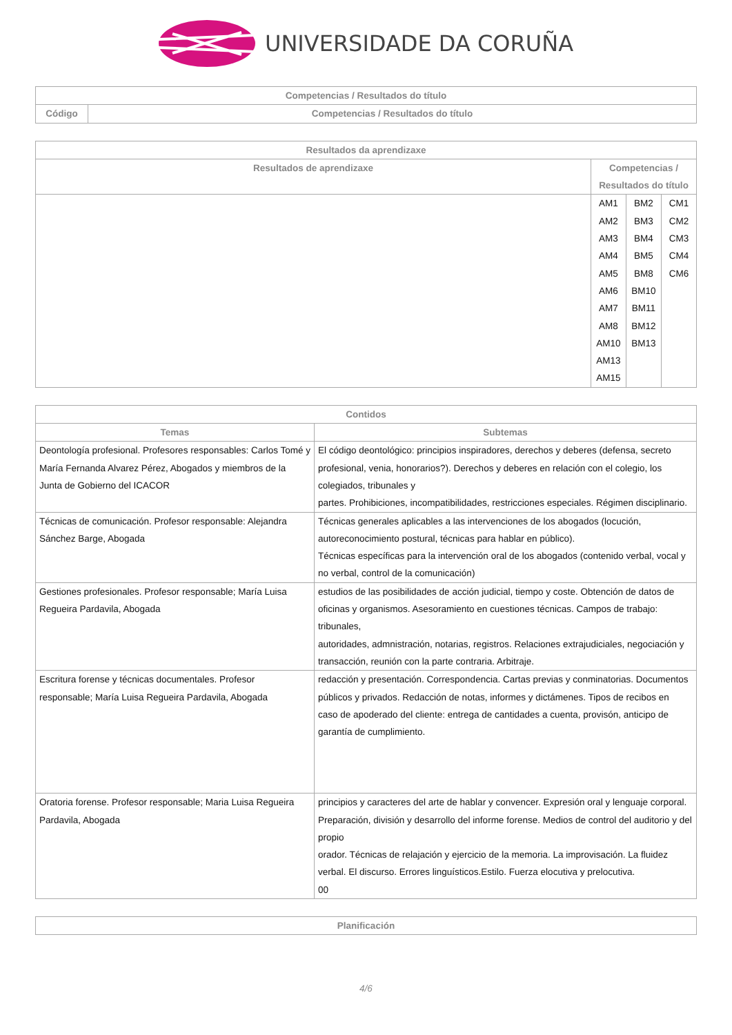UNIVERSIDADE DA CORUÑA
| Competencias / Resultados do título | |
| --- | --- |
| Código | Competencias / Resultados do título |
| Resultados da aprendizaxe | | | |
| --- | --- | --- | --- |
| Resultados de aprendizaxe | Competencias / Resultados do título | | |
| | AM1 AM2 AM3 AM4 AM5 AM6 AM7 AM8 AM10 AM13 AM15 | BM2 BM3 BM4 BM5 BM8 BM10 BM11 BM12 BM13 | CM1 CM2 CM3 CM4 CM6 |
| Contidos | |
| --- | --- |
| Temas | Subtemas |
| Deontología profesional. Profesores responsables: Carlos Tomé y María Fernanda Alvarez Pérez, Abogados y miembros de la Junta de Gobierno del ICACOR | El código deontológico: principios inspiradores, derechos y deberes (defensa, secreto profesional, venia, honorarios?). Derechos y deberes en relación con el colegio, los colegiados, tribunales y partes. Prohibiciones, incompatibilidades, restricciones especiales. Régimen disciplinario. |
| Técnicas de comunicación. Profesor responsable: Alejandra Sánchez Barge, Abogada | Técnicas generales aplicables a las intervenciones de los abogados (locución, autoreconocimiento postural, técnicas para hablar en público). Técnicas específicas para la intervención oral de los abogados (contenido verbal, vocal y no verbal, control de la comunicación) |
| Gestiones profesionales. Profesor responsable; María Luisa Regueira Pardavila, Abogada | estudios de las posibilidades de acción judicial, tiempo y coste. Obtención de datos de oficinas y organismos. Asesoramiento en cuestiones técnicas. Campos de trabajo: tribunales, autoridades, admnistración, notarias, registros. Relaciones extrajudiciales, negociación y transacción, reunión con la parte contraria. Arbitraje. |
| Escritura forense y técnicas documentales. Profesor responsable; María Luisa Regueira Pardavila, Abogada | redacción y presentación. Correspondencia. Cartas previas y conminatorias. Documentos públicos y privados. Redacción de notas, informes y dictámenes. Tipos de recibos en caso de apoderado del cliente: entrega de cantidades a cuenta, provisón, anticipo de garantía de cumplimiento. |
| Oratoria forense. Profesor responsable; Maria Luisa Regueira Pardavila, Abogada | principios y caracteres del arte de hablar y convencer. Expresión oral y lenguaje corporal. Preparación, división y desarrollo del informe forense. Medios de control del auditorio y del propio orador. Técnicas de relajación y ejercicio de la memoria. La improvisación. La fluidez verbal. El discurso. Errores linguísticos.Estilo. Fuerza elocutiva y prelocutiva. 00 |
| Planificación |
| --- |
4/6